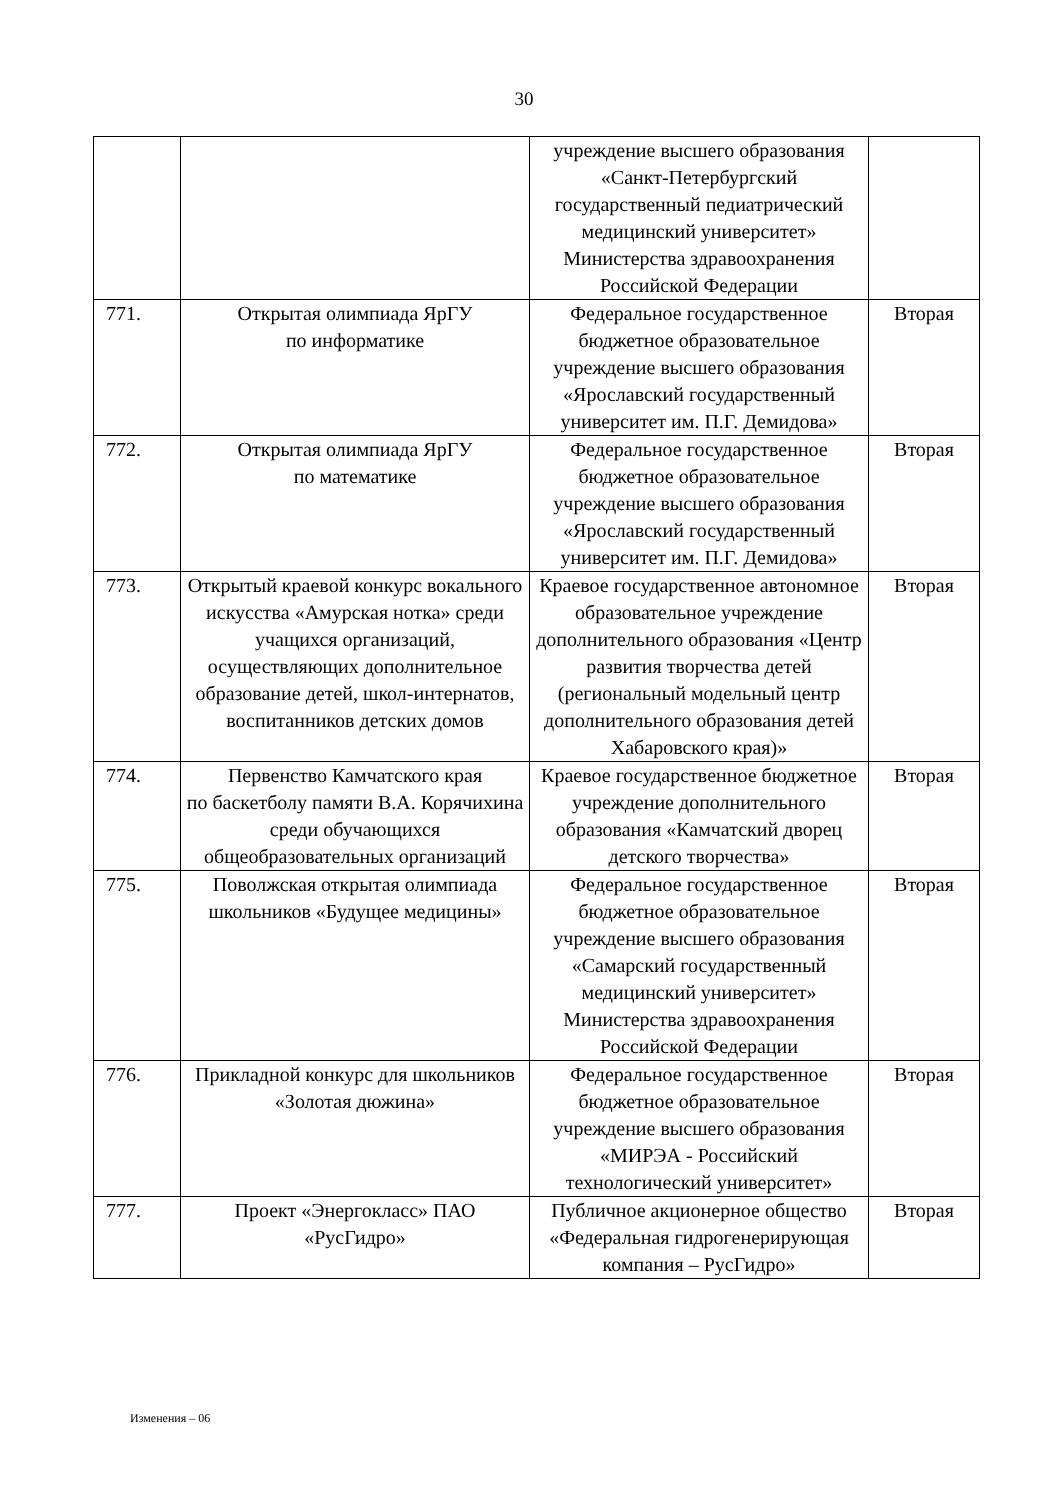30
| | | учреждение высшего образования «Санкт-Петербургский государственный педиатрический медицинский университет» Министерства здравоохранения Российской Федерации | |
| 771. | Открытая олимпиада ЯрГУ по информатике | Федеральное государственное бюджетное образовательное учреждение высшего образования «Ярославский государственный университет им. П.Г. Демидова» | Вторая |
| 772. | Открытая олимпиада ЯрГУ по математике | Федеральное государственное бюджетное образовательное учреждение высшего образования «Ярославский государственный университет им. П.Г. Демидова» | Вторая |
| 773. | Открытый краевой конкурс вокального искусства «Амурская нотка» среди учащихся организаций, осуществляющих дополнительное образование детей, школ-интернатов, воспитанников детских домов | Краевое государственное автономное образовательное учреждение дополнительного образования «Центр развития творчества детей (региональный модельный центр дополнительного образования детей Хабаровского края)» | Вторая |
| 774. | Первенство Камчатского края по баскетболу памяти В.А. Корячихина среди обучающихся общеобразовательных организаций | Краевое государственное бюджетное учреждение дополнительного образования «Камчатский дворец детского творчества» | Вторая |
| 775. | Поволжская открытая олимпиада школьников «Будущее медицины» | Федеральное государственное бюджетное образовательное учреждение высшего образования «Самарский государственный медицинский университет» Министерства здравоохранения Российской Федерации | Вторая |
| 776. | Прикладной конкурс для школьников «Золотая дюжина» | Федеральное государственное бюджетное образовательное учреждение высшего образования «МИРЭА - Российский технологический университет» | Вторая |
| 777. | Проект «Энергокласс» ПАО «РусГидро» | Публичное акционерное общество «Федеральная гидрогенерирующая компания – РусГидро» | Вторая |
Изменения – 06